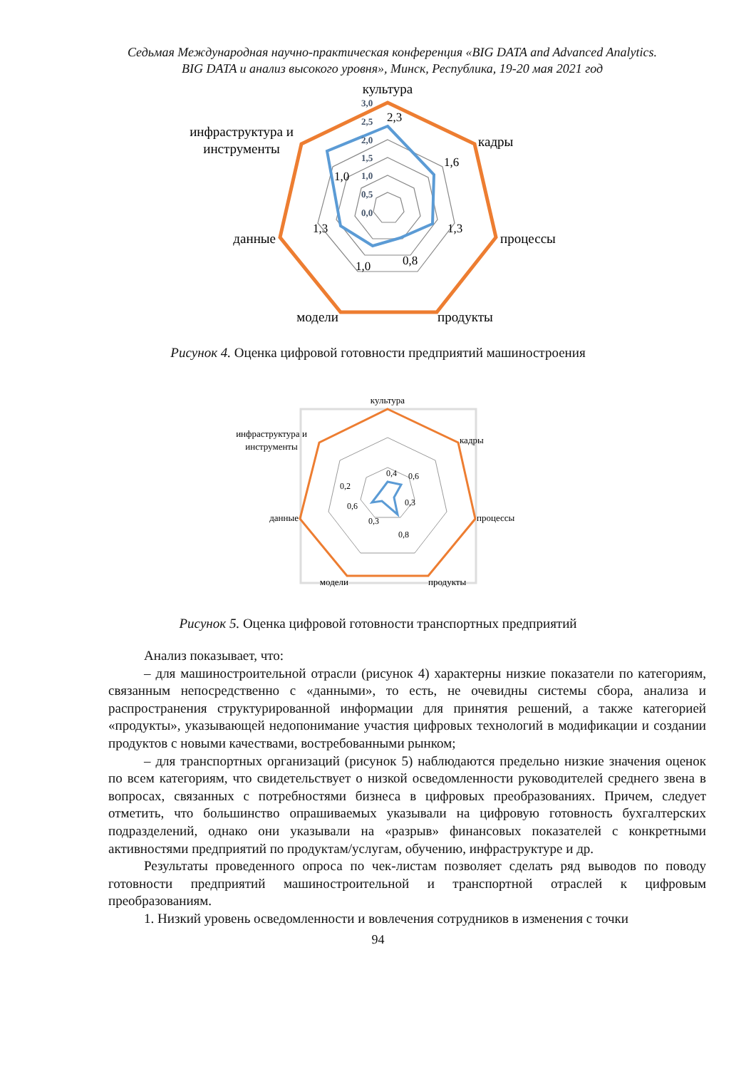Седьмая Международная научно-практическая конференция «BIG DATA and Advanced Analytics.
BIG DATA и анализ высокого уровня», Минск, Республика, 19-20 мая 2021 год
культура
кадры
процессы
продукты
модели
данные
инфраструктура и
инструменты
3,0
2,5
2,0
1,5
1,0
0,5
0,0
2,3
1,6
1,3
0,8
1,0
1,3
1,0
Рисунок 4. Оценка цифровой готовности предприятий машиностроения
культура
кадры
процессы
продукты
модели
данные
инфраструктура и
инструменты
0,4
0,6
0,3
0,8
0,3
0,6
0,2
Рисунок 5. Оценка цифровой готовности транспортных предприятий
Анализ показывает, что:
– для машиностроительной отрасли (рисунок 4) характерны низкие показатели по категориям, связанным непосредственно с «данными», то есть, не очевидны системы сбора, анализа и распространения структурированной информации для принятия решений, а также категорией «продукты», указывающей недопонимание участия цифровых технологий в модификации и создании продуктов с новыми качествами, востребованными рынком;
– для транспортных организаций (рисунок 5) наблюдаются предельно низкие значения оценок по всем категориям, что свидетельствует о низкой осведомленности руководителей среднего звена в вопросах, связанных с потребностями бизнеса в цифровых преобразованиях. Причем, следует отметить, что большинство опрашиваемых указывали на цифровую готовность бухгалтерских подразделений, однако они указывали на «разрыв» финансовых показателей с конкретными активностями предприятий по продуктам/услугам, обучению, инфраструктуре и др.
Результаты проведенного опроса по чек-листам позволяет сделать ряд выводов по поводу готовности предприятий машиностроительной и транспортной отраслей к цифровым преобразованиям.
1. Низкий уровень осведомленности и вовлечения сотрудников в изменения с точки
94